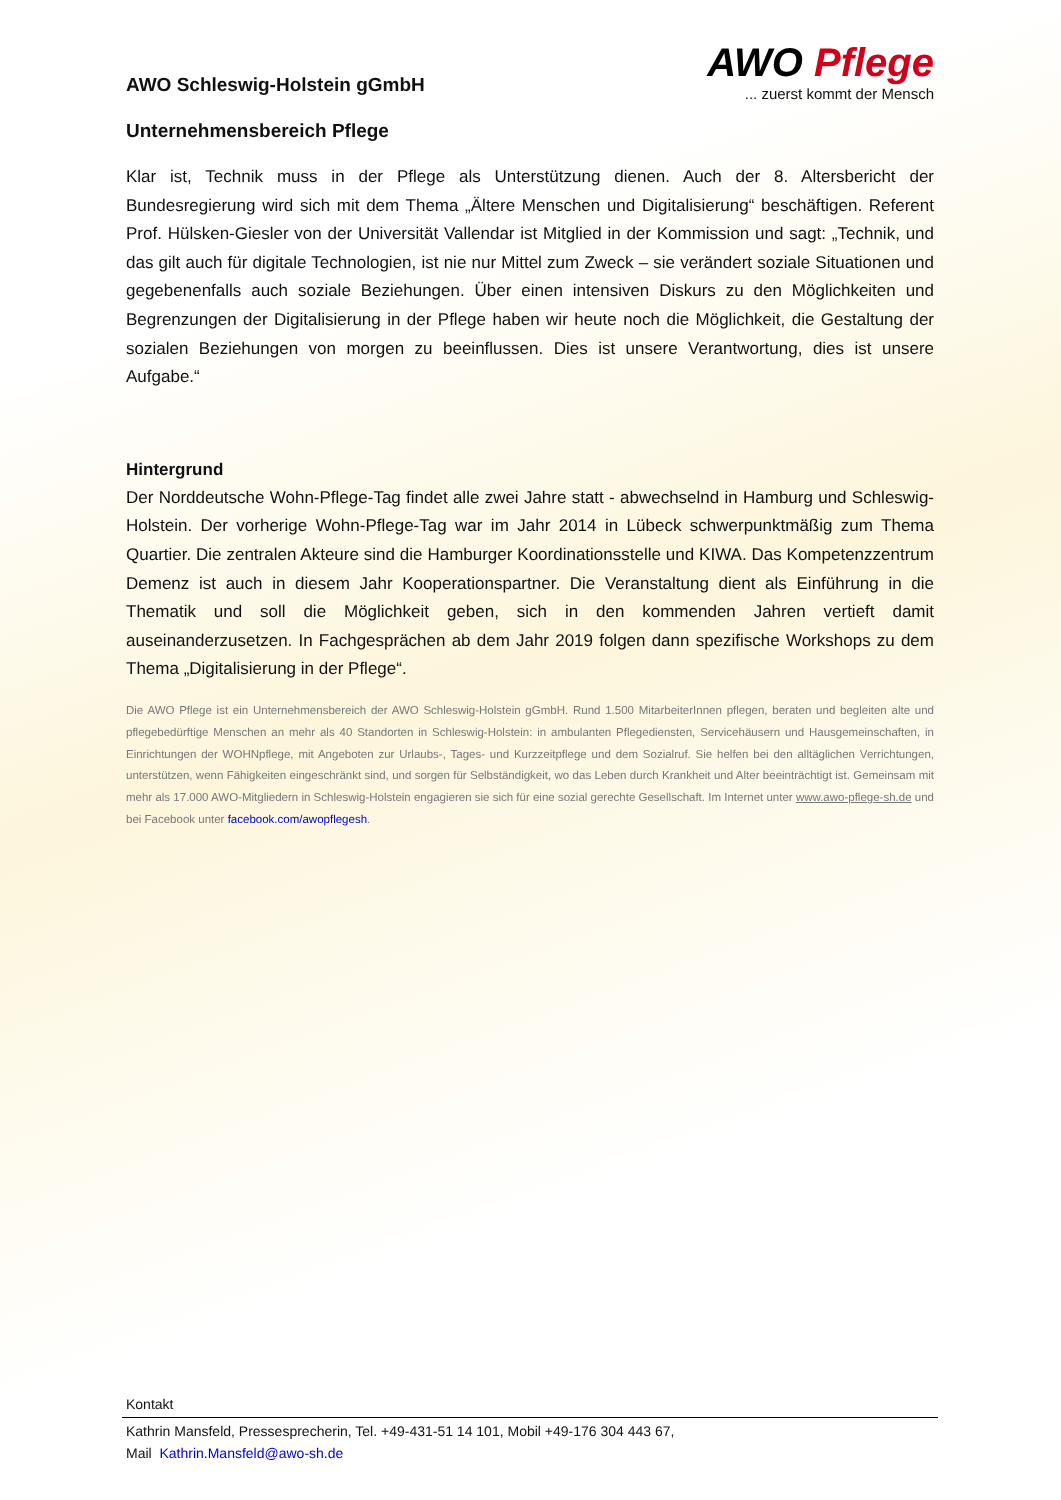AWO Schleswig-Holstein gGmbH
Unternehmensbereich Pflege
AWO Pflege
... zuerst kommt der Mensch
Klar ist, Technik muss in der Pflege als Unterstützung dienen. Auch der 8. Altersbericht der Bundesregierung wird sich mit dem Thema „Ältere Menschen und Digitalisierung“ beschäftigen. Referent Prof. Hülsken-Giesler von der Universität Vallendar ist Mitglied in der Kommission und sagt: „Technik, und das gilt auch für digitale Technologien, ist nie nur Mittel zum Zweck – sie verändert soziale Situationen und gegebenenfalls auch soziale Beziehungen. Über einen intensiven Diskurs zu den Möglichkeiten und Begrenzungen der Digitalisierung in der Pflege haben wir heute noch die Möglichkeit, die Gestaltung der sozialen Beziehungen von morgen zu beeinflussen. Dies ist unsere Verantwortung, dies ist unsere Aufgabe.“
Hintergrund
Der Norddeutsche Wohn-Pflege-Tag findet alle zwei Jahre statt - abwechselnd in Hamburg und Schleswig-Holstein. Der vorherige Wohn-Pflege-Tag war im Jahr 2014 in Lübeck schwerpunktmäßig zum Thema Quartier. Die zentralen Akteure sind die Hamburger Koordinationsstelle und KIWA. Das Kompetenzzentrum Demenz ist auch in diesem Jahr Kooperationspartner. Die Veranstaltung dient als Einführung in die Thematik und soll die Möglichkeit geben, sich in den kommenden Jahren vertieft damit auseinanderzusetzen. In Fachgesprächen ab dem Jahr 2019 folgen dann spezifische Workshops zu dem Thema „Digitalisierung in der Pflege“.
Die AWO Pflege ist ein Unternehmensbereich der AWO Schleswig-Holstein gGmbH. Rund 1.500 MitarbeiterInnen pflegen, beraten und begleiten alte und pflegebedürftige Menschen an mehr als 40 Standorten in Schleswig-Holstein: in ambulanten Pflegediensten, Servicehäusern und Hausgemeinschaften, in Einrichtungen der WOHNpflege, mit Angeboten zur Urlaubs-, Tages- und Kurzzeitpflege und dem Sozialruf. Sie helfen bei den alltäglichen Verrichtungen, unterstützen, wenn Fähigkeiten eingeschränkt sind, und sorgen für Selbständigkeit, wo das Leben durch Krankheit und Alter beeinträchtigt ist. Gemeinsam mit mehr als 17.000 AWO-Mitgliedern in Schleswig-Holstein engagieren sie sich für eine sozial gerechte Gesellschaft. Im Internet unter www.awo-pflege-sh.de und bei Facebook unter facebook.com/awopflegesh.
Kontakt
Kathrin Mansfeld, Pressesprecherin, Tel. +49-431-51 14 101, Mobil +49-176 304 443 67,
Mail Kathrin.Mansfeld@awo-sh.de